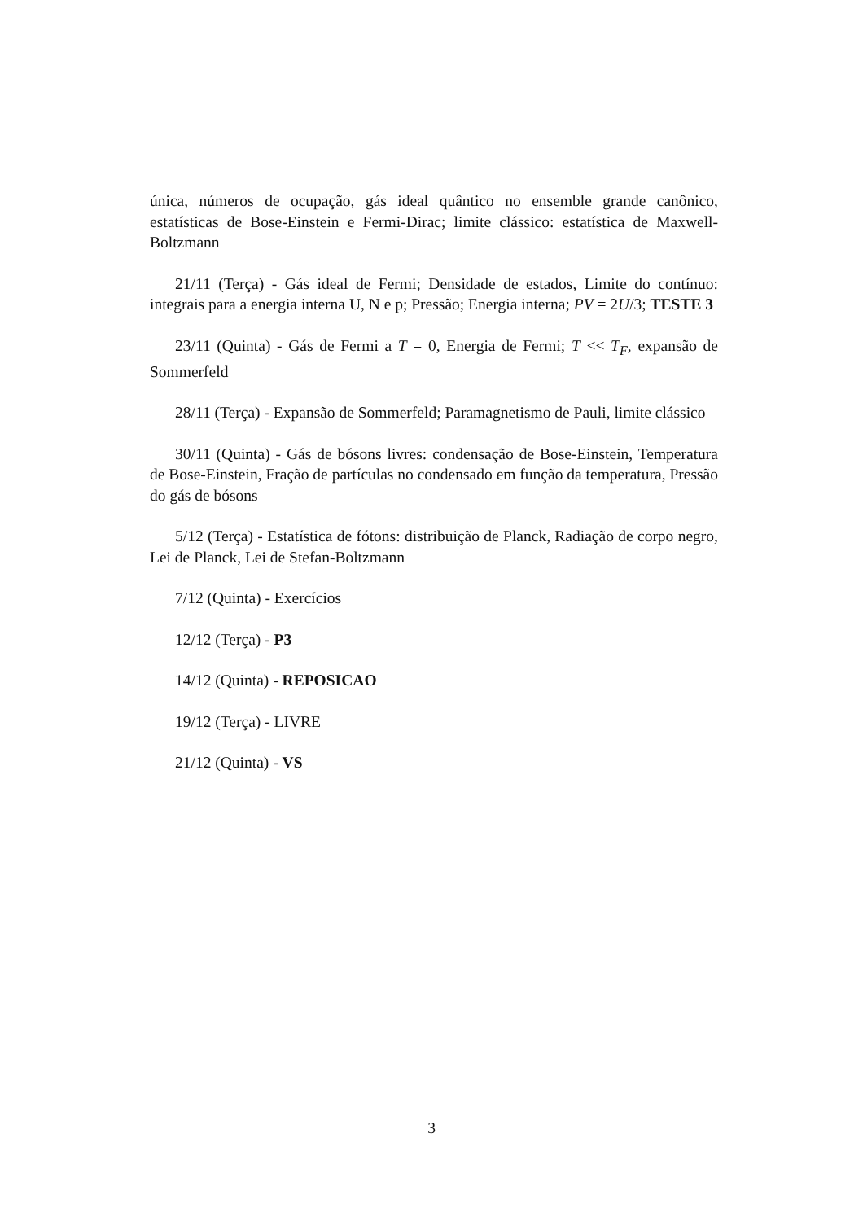única, números de ocupação, gás ideal quântico no ensemble grande canônico, estatísticas de Bose-Einstein e Fermi-Dirac; limite clássico: estatística de Maxwell-Boltzmann
21/11 (Terça) - Gás ideal de Fermi; Densidade de estados, Limite do contínuo: integrais para a energia interna U, N e p; Pressão; Energia interna; PV = 2U/3; TESTE 3
23/11 (Quinta) - Gás de Fermi a T = 0, Energia de Fermi; T << T<sub>F</sub>, expansão de Sommerfeld
28/11 (Terça) - Expansão de Sommerfeld; Paramagnetismo de Pauli, limite clássico
30/11 (Quinta) - Gás de bósons livres: condensação de Bose-Einstein, Temperatura de Bose-Einstein, Fração de partículas no condensado em função da temperatura, Pressão do gás de bósons
5/12 (Terça) - Estatística de fótons: distribuição de Planck, Radiação de corpo negro, Lei de Planck, Lei de Stefan-Boltzmann
7/12 (Quinta) - Exercícios
12/12 (Terça) - P3
14/12 (Quinta) - REPOSICAO
19/12 (Terça) - LIVRE
21/12 (Quinta) - VS
3